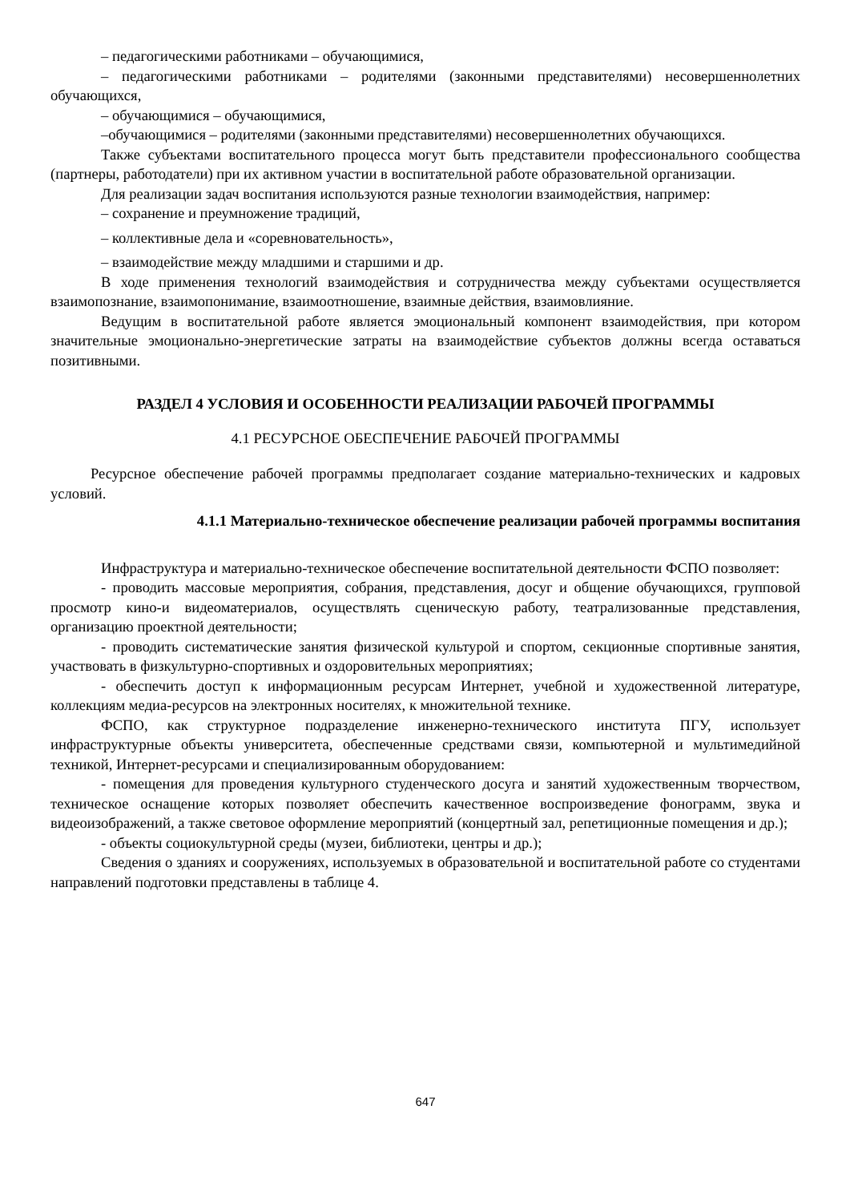– педагогическими работниками – обучающимися,
– педагогическими работниками – родителями (законными представителями) несовершеннолетних обучающихся,
– обучающимися – обучающимися,
–обучающимися – родителями (законными представителями) несовершеннолетних обучающихся.
Также субъектами воспитательного процесса могут быть представители профессионального сообщества (партнеры, работодатели) при их активном участии в воспитательной работе образовательной организации.
Для реализации задач воспитания используются разные технологии взаимодействия, например:
– сохранение и преумножение традиций,
– коллективные дела и «соревновательность»,
– взаимодействие между младшими и старшими и др.
В ходе применения технологий взаимодействия и сотрудничества между субъектами осуществляется взаимопознание, взаимопонимание, взаимоотношение, взаимные действия, взаимовлияние.
Ведущим в воспитательной работе является эмоциональный компонент взаимодействия, при котором значительные эмоционально-энергетические затраты на взаимодействие субъектов должны всегда оставаться позитивными.
РАЗДЕЛ 4 УСЛОВИЯ И ОСОБЕННОСТИ РЕАЛИЗАЦИИ РАБОЧЕЙ ПРОГРАММЫ
4.1 РЕСУРСНОЕ ОБЕСПЕЧЕНИЕ РАБОЧЕЙ ПРОГРАММЫ
Ресурсное обеспечение рабочей программы предполагает создание материально-технических и кадровых условий.
4.1.1 Материально-техническое обеспечение реализации рабочей программы воспитания
Инфраструктура и материально-техническое обеспечение воспитательной деятельности ФСПО позволяет:
- проводить массовые мероприятия, собрания, представления, досуг и общение обучающихся, групповой просмотр кино-и видеоматериалов, осуществлять сценическую работу, театрализованные представления, организацию проектной деятельности;
- проводить систематические занятия физической культурой и спортом, секционные спортивные занятия, участвовать в физкультурно-спортивных и оздоровительных мероприятиях;
- обеспечить доступ к информационным ресурсам Интернет, учебной и художественной литературе, коллекциям медиа-ресурсов на электронных носителях, к множительной технике.
ФСПО, как структурное подразделение инженерно-технического института ПГУ, использует инфраструктурные объекты университета, обеспеченные средствами связи, компьютерной и мультимедийной техникой, Интернет-ресурсами и специализированным оборудованием:
- помещения для проведения культурного студенческого досуга и занятий художественным творчеством, техническое оснащение которых позволяет обеспечить качественное воспроизведение фонограмм, звука и видеоизображений, а также световое оформление мероприятий (концертный зал, репетиционные помещения и др.);
- объекты социокультурной среды (музеи, библиотеки, центры и др.);
Сведения о зданиях и сооружениях, используемых в образовательной и воспитательной работе со студентами направлений подготовки представлены в таблице 4.
647